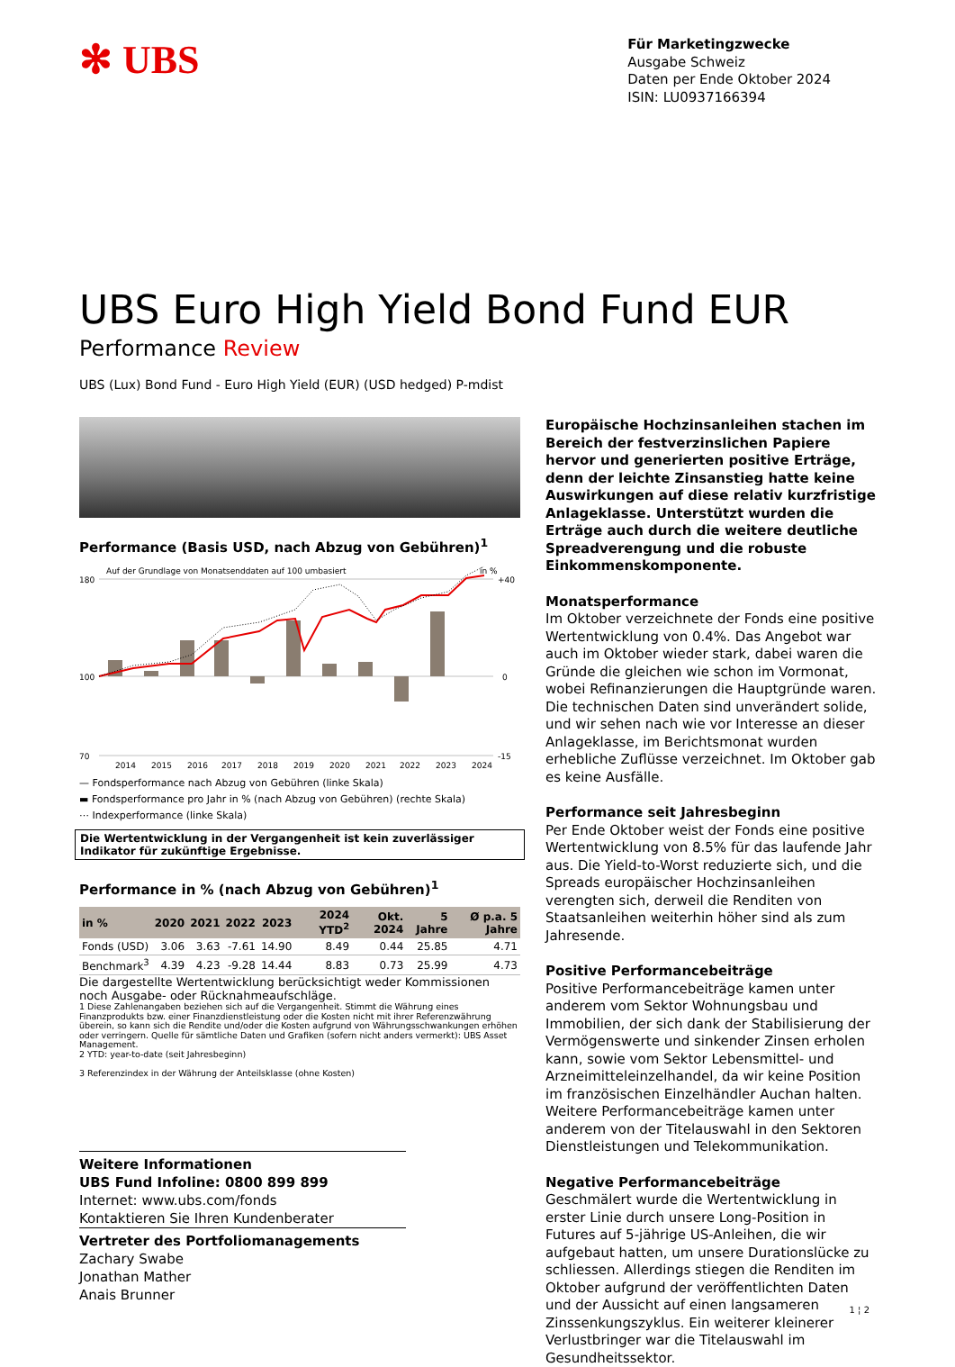✻ UBS
Für Marketingzwecke
Ausgabe Schweiz
Daten per Ende Oktober 2024
ISIN: LU0937166394
UBS Euro High Yield Bond Fund EUR
Performance Review
UBS (Lux) Bond Fund - Euro High Yield (EUR) (USD hedged) P-mdist
Performance (Basis USD, nach Abzug von Gebühren)<sup>1</sup>
Auf der Grundlage von Monatsenddaten auf 100 umbasiert
in %
180
100
70
+40
0
-15
2014
2015
2016
2017
2018
2019
2020
2021
2022
2023
2024
— Fondsperformance nach Abzug von Gebühren (linke Skala)
▬ Fondsperformance pro Jahr in % (nach Abzug von Gebühren) (rechte Skala)
⋯ Indexperformance (linke Skala)
Die Wertentwicklung in der Vergangenheit ist kein zuverlässiger Indikator für zukünftige Ergebnisse.
Performance in % (nach Abzug von Gebühren)<sup>1</sup>
| in % | 2020 | 2021 | 2022 | 2023 | 2024 YTD<sup>2</sup> | Okt. 2024 | 5 Jahre | Ø p.a. 5 Jahre |
| --- | --- | --- | --- | --- | --- | --- | --- | --- |
| Fonds (USD) | 3.06 | 3.63 | -7.61 | 14.90 | 8.49 | 0.44 | 25.85 | 4.71 |
| Benchmark<sup>3</sup> | 4.39 | 4.23 | -9.28 | 14.44 | 8.83 | 0.73 | 25.99 | 4.73 |
Die dargestellte Wertentwicklung berücksichtigt weder Kommissionen noch Ausgabe- oder Rücknahmeaufschläge.
1 Diese Zahlenangaben beziehen sich auf die Vergangenheit. Stimmt die Währung eines Finanzprodukts bzw. einer Finanzdienstleistung oder die Kosten nicht mit ihrer Referenzwährung überein, so kann sich die Rendite und/oder die Kosten aufgrund von Währungsschwankungen erhöhen oder verringern. Quelle für sämtliche Daten und Grafiken (sofern nicht anders vermerkt): UBS Asset Management.
2 YTD: year-to-date (seit Jahresbeginn)
3 Referenzindex in der Währung der Anteilsklasse (ohne Kosten)
Europäische Hochzinsanleihen stachen im Bereich der festverzinslichen Papiere hervor und generierten positive Erträge, denn der leichte Zinsanstieg hatte keine Auswirkungen auf diese relativ kurzfristige Anlageklasse. Unterstützt wurden die Erträge auch durch die weitere deutliche Spreadverengung und die robuste Einkommenskomponente.
Monatsperformance
Im Oktober verzeichnete der Fonds eine positive Wertentwicklung von 0.4%. Das Angebot war auch im Oktober wieder stark, dabei waren die Gründe die gleichen wie schon im Vormonat, wobei Refinanzierungen die Hauptgründe waren. Die technischen Daten sind unverändert solide, und wir sehen nach wie vor Interesse an dieser Anlageklasse, im Berichtsmonat wurden erhebliche Zuflüsse verzeichnet. Im Oktober gab es keine Ausfälle.
Performance seit Jahresbeginn
Per Ende Oktober weist der Fonds eine positive Wertentwicklung von 8.5% für das laufende Jahr aus. Die Yield-to-Worst reduzierte sich, und die Spreads europäischer Hochzinsanleihen verengten sich, derweil die Renditen von Staatsanleihen weiterhin höher sind als zum Jahresende.
Positive Performancebeiträge
Positive Performancebeiträge kamen unter anderem vom Sektor Wohnungsbau und Immobilien, der sich dank der Stabilisierung der Vermögenswerte und sinkender Zinsen erholen kann, sowie vom Sektor Lebensmittel- und Arzneimitteleinzelhandel, da wir keine Position im französischen Einzelhändler Auchan halten. Weitere Performancebeiträge kamen unter anderem von der Titelauswahl in den Sektoren Dienstleistungen und Telekommunikation.
Negative Performancebeiträge
Geschmälert wurde die Wertentwicklung in erster Linie durch unsere Long-Position in Futures auf 5-jährige US-Anleihen, die wir aufgebaut hatten, um unsere Durationslücke zu schliessen. Allerdings stiegen die Renditen im Oktober aufgrund der veröffentlichten Daten und der Aussicht auf einen langsameren Zinssenkungszyklus. Ein weiterer kleinerer Verlustbringer war die Titelauswahl im Gesundheitssektor.
Weitere Informationen
UBS Fund Infoline: 0800 899 899
Internet: www.ubs.com/fonds
Kontaktieren Sie Ihren Kundenberater
Vertreter des Portfoliomanagements
Zachary Swabe
Jonathan Mather
Anais Brunner
1 ¦ 2